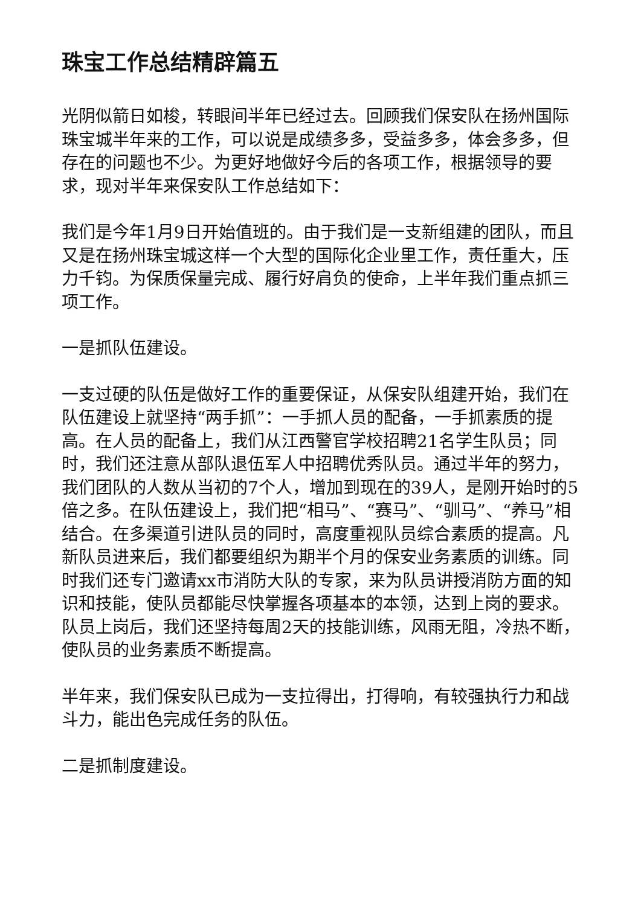珠宝工作总结精辟篇五
光阴似箭日如梭，转眼间半年已经过去。回顾我们保安队在扬州国际珠宝城半年来的工作，可以说是成绩多多，受益多多，体会多多，但存在的问题也不少。为更好地做好今后的各项工作，根据领导的要求，现对半年来保安队工作总结如下：
我们是今年1月9日开始值班的。由于我们是一支新组建的团队，而且又是在扬州珠宝城这样一个大型的国际化企业里工作，责任重大，压力千钧。为保质保量完成、履行好肩负的使命，上半年我们重点抓三项工作。
一是抓队伍建设。
一支过硬的队伍是做好工作的重要保证，从保安队组建开始，我们在队伍建设上就坚持“两手抓”：一手抓人员的配备，一手抓素质的提高。在人员的配备上，我们从江西警官学校招聘21名学生队员；同时，我们还注意从部队退伍军人中招聘优秀队员。通过半年的努力，我们团队的人数从当初的7个人，增加到现在的39人，是刚开始时的5倍之多。在队伍建设上，我们把“相马”、“赛马”、“驯马”、“养马”相结合。在多渠道引进队员的同时，高度重视队员综合素质的提高。凡新队员进来后，我们都要组织为期半个月的保安业务素质的训练。同时我们还专门邀请xx市消防大队的专家，来为队员讲授消防方面的知识和技能，使队员都能尽快掌握各项基本的本领，达到上岗的要求。队员上岗后，我们还坚持每周2天的技能训练，风雨无阻，冷热不断，使队员的业务素质不断提高。
半年来，我们保安队已成为一支拉得出，打得响，有较强执行力和战斗力，能出色完成任务的队伍。
二是抓制度建设。